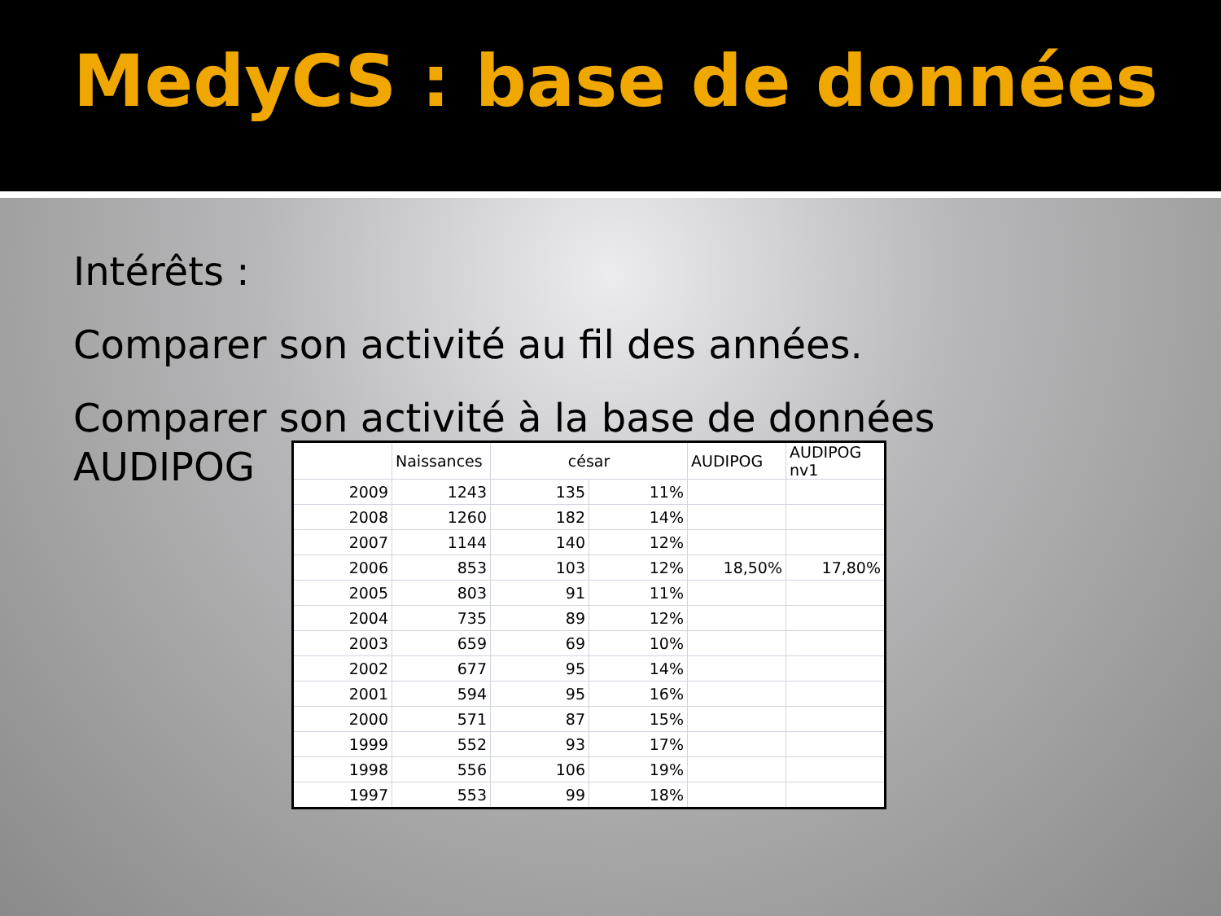MedyCS : base de données
Intérêts :
Comparer son activité au fil des années.
Comparer son activité à la base de données
AUDIPOG
| | Naissances | césar | | AUDIPOG | AUDIPOG nv1 |
| --- | --- | --- | --- | --- | --- |
| 2009 | 1243 | 135 | 11% | | |
| 2008 | 1260 | 182 | 14% | | |
| 2007 | 1144 | 140 | 12% | | |
| 2006 | 853 | 103 | 12% | 18,50% | 17,80% |
| 2005 | 803 | 91 | 11% | | |
| 2004 | 735 | 89 | 12% | | |
| 2003 | 659 | 69 | 10% | | |
| 2002 | 677 | 95 | 14% | | |
| 2001 | 594 | 95 | 16% | | |
| 2000 | 571 | 87 | 15% | | |
| 1999 | 552 | 93 | 17% | | |
| 1998 | 556 | 106 | 19% | | |
| 1997 | 553 | 99 | 18% | | |